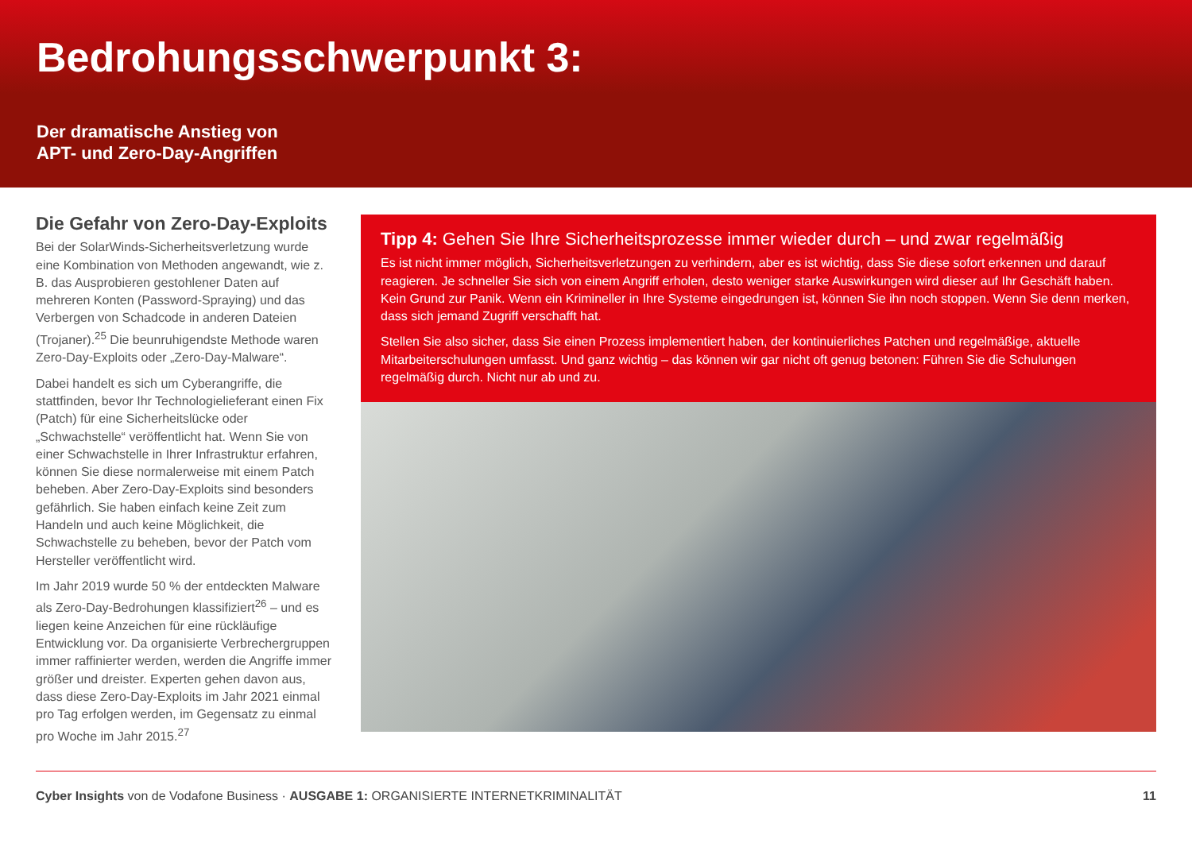Bedrohungsschwerpunkt 3:
Der dramatische Anstieg von
APT- und Zero-Day-Angriffen
Die Gefahr von Zero-Day-Exploits
Bei der SolarWinds-Sicherheitsverletzung wurde eine Kombination von Methoden angewandt, wie z. B. das Ausprobieren gestohlener Daten auf mehreren Konten (Password-Spraying) und das Verbergen von Schadcode in anderen Dateien (Trojaner).<sup>25</sup> Die beunruhigendste Methode waren Zero-Day-Exploits oder „Zero-Day-Malware“.
Dabei handelt es sich um Cyberangriffe, die stattfinden, bevor Ihr Technologielieferant einen Fix (Patch) für eine Sicherheitslücke oder „Schwachstelle“ veröffentlicht hat. Wenn Sie von einer Schwachstelle in Ihrer Infrastruktur erfahren, können Sie diese normalerweise mit einem Patch beheben. Aber Zero-Day-Exploits sind besonders gefährlich. Sie haben einfach keine Zeit zum Handeln und auch keine Möglichkeit, die Schwachstelle zu beheben, bevor der Patch vom Hersteller veröffentlicht wird.
Im Jahr 2019 wurde 50 % der entdeckten Malware als Zero-Day-Bedrohungen klassifiziert<sup>26</sup> – und es liegen keine Anzeichen für eine rückläufige Entwicklung vor. Da organisierte Verbrechergruppen immer raffinierter werden, werden die Angriffe immer größer und dreister. Experten gehen davon aus, dass diese Zero-Day-Exploits im Jahr 2021 einmal pro Tag erfolgen werden, im Gegensatz zu einmal pro Woche im Jahr 2015.<sup>27</sup>
Tipp 4: Gehen Sie Ihre Sicherheitsprozesse immer wieder durch – und zwar regelmäßig
Es ist nicht immer möglich, Sicherheitsverletzungen zu verhindern, aber es ist wichtig, dass Sie diese sofort erkennen und darauf reagieren. Je schneller Sie sich von einem Angriff erholen, desto weniger starke Auswirkungen wird dieser auf Ihr Geschäft haben. Kein Grund zur Panik. Wenn ein Krimineller in Ihre Systeme eingedrungen ist, können Sie ihn noch stoppen. Wenn Sie denn merken, dass sich jemand Zugriff verschafft hat.
Stellen Sie also sicher, dass Sie einen Prozess implementiert haben, der kontinuierliches Patchen und regelmäßige, aktuelle Mitarbeiterschulungen umfasst. Und ganz wichtig – das können wir gar nicht oft genug betonen: Führen Sie die Schulungen regelmäßig durch. Nicht nur ab und zu.
Cyber Insights von de Vodafone Business · AUSGABE 1: ORGANISIERTE INTERNETKRIMINALITÄT 11